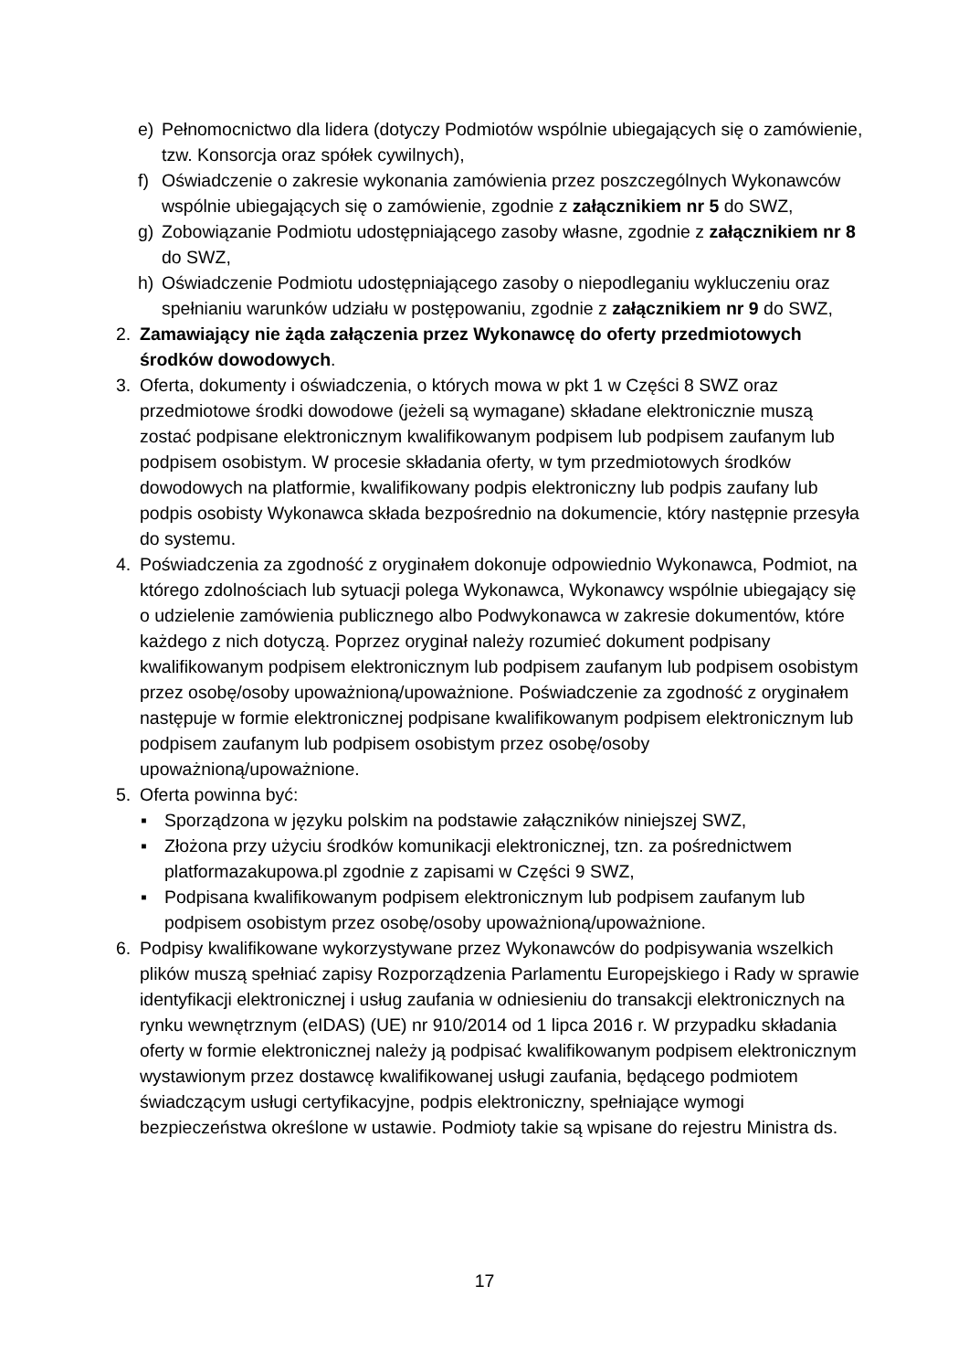e) Pełnomocnictwo dla lidera (dotyczy Podmiotów wspólnie ubiegających się o zamówienie, tzw. Konsorcja oraz spółek cywilnych),
f) Oświadczenie o zakresie wykonania zamówienia przez poszczególnych Wykonawców wspólnie ubiegających się o zamówienie, zgodnie z załącznikiem nr 5 do SWZ,
g) Zobowiązanie Podmiotu udostępniającego zasoby własne, zgodnie z załącznikiem nr 8 do SWZ,
h) Oświadczenie Podmiotu udostępniającego zasoby o niepodleganiu wykluczeniu oraz spełnianiu warunków udziału w postępowaniu, zgodnie z załącznikiem nr 9 do SWZ,
2. Zamawiający nie żąda załączenia przez Wykonawcę do oferty przedmiotowych środków dowodowych.
3. Oferta, dokumenty i oświadczenia, o których mowa w pkt 1 w Części 8 SWZ oraz przedmiotowe środki dowodowe (jeżeli są wymagane) składane elektronicznie muszą zostać podpisane elektronicznym kwalifikowanym podpisem lub podpisem zaufanym lub podpisem osobistym. W procesie składania oferty, w tym przedmiotowych środków dowodowych na platformie, kwalifikowany podpis elektroniczny lub podpis zaufany lub podpis osobisty Wykonawca składa bezpośrednio na dokumencie, który następnie przesyła do systemu.
4. Poświadczenia za zgodność z oryginałem dokonuje odpowiednio Wykonawca, Podmiot, na którego zdolnościach lub sytuacji polega Wykonawca, Wykonawcy wspólnie ubiegający się o udzielenie zamówienia publicznego albo Podwykonawca w zakresie dokumentów, które każdego z nich dotyczą. Poprzez oryginał należy rozumieć dokument podpisany kwalifikowanym podpisem elektronicznym lub podpisem zaufanym lub podpisem osobistym przez osobę/osoby upoważnioną/upoważnione. Poświadczenie za zgodność z oryginałem następuje w formie elektronicznej podpisane kwalifikowanym podpisem elektronicznym lub podpisem zaufanym lub podpisem osobistym przez osobę/osoby upoważnioną/upoważnione.
5. Oferta powinna być:
▪ Sporządzona w języku polskim na podstawie załączników niniejszej SWZ,
▪ Złożona przy użyciu środków komunikacji elektronicznej, tzn. za pośrednictwem platformazakupowa.pl zgodnie z zapisami w Części 9 SWZ,
▪ Podpisana kwalifikowanym podpisem elektronicznym lub podpisem zaufanym lub podpisem osobistym przez osobę/osoby upoważnioną/upoważnione.
6. Podpisy kwalifikowane wykorzystywane przez Wykonawców do podpisywania wszelkich plików muszą spełniać zapisy Rozporządzenia Parlamentu Europejskiego i Rady w sprawie identyfikacji elektronicznej i usług zaufania w odniesieniu do transakcji elektronicznych na rynku wewnętrznym (eIDAS) (UE) nr 910/2014 od 1 lipca 2016 r. W przypadku składania oferty w formie elektronicznej należy ją podpisać kwalifikowanym podpisem elektronicznym wystawionym przez dostawcę kwalifikowanej usługi zaufania, będącego podmiotem świadczącym usługi certyfikacyjne, podpis elektroniczny, spełniające wymogi bezpieczeństwa określone w ustawie. Podmioty takie są wpisane do rejestru Ministra ds.
17